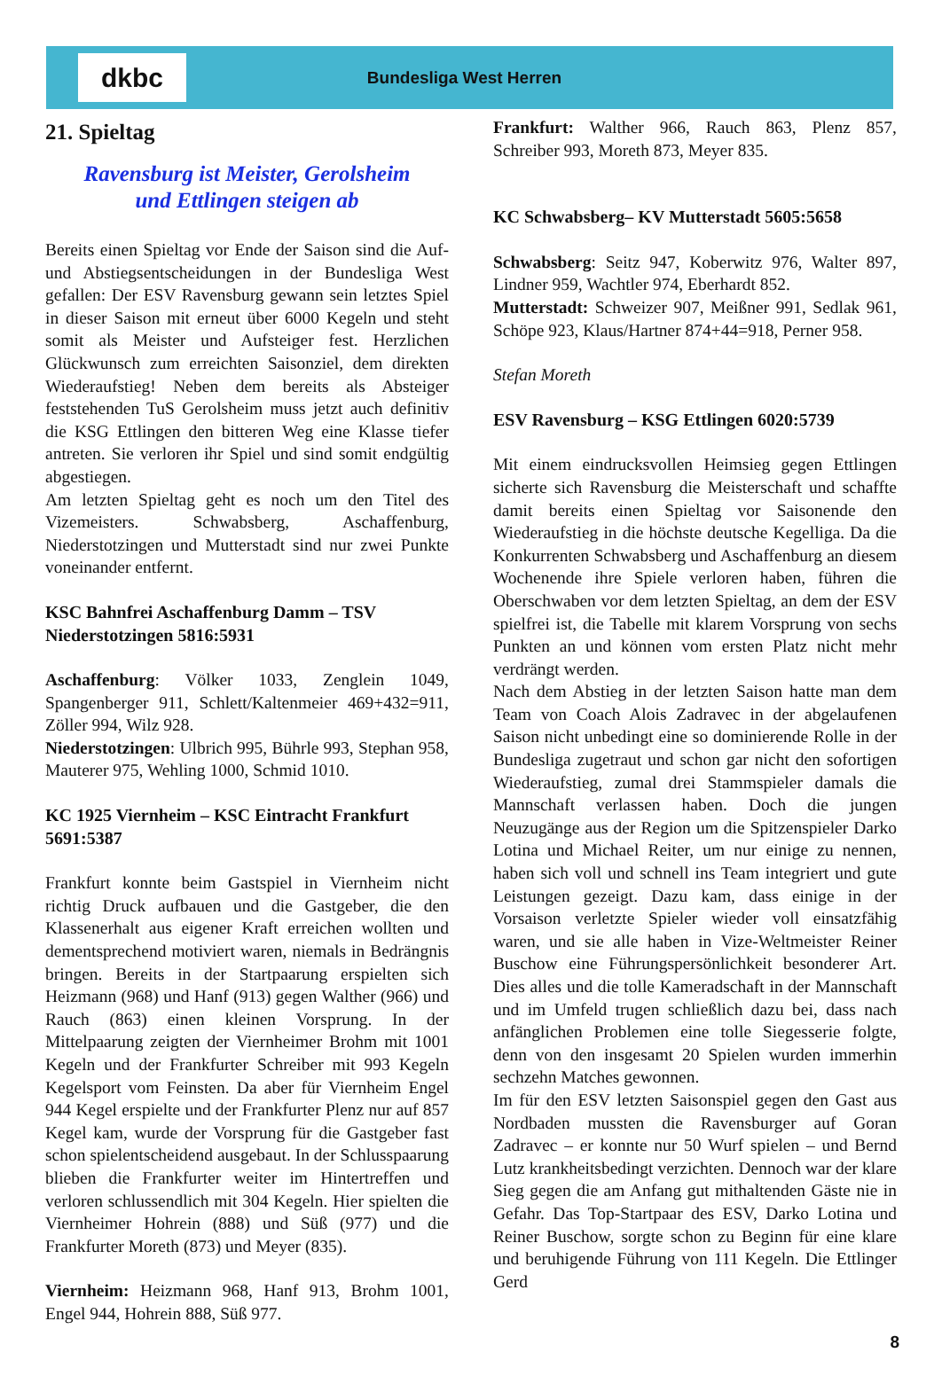dkbc
Bundesliga West Herren
21. Spieltag
Ravensburg ist Meister, Gerolsheim
und Ettlingen steigen ab
Bereits einen Spieltag vor Ende der Saison sind die Auf- und Abstiegsentscheidungen in der Bundesliga West gefallen: Der ESV Ravensburg gewann sein letztes Spiel in dieser Saison mit erneut über 6000 Kegeln und steht somit als Meister und Aufsteiger fest. Herzlichen Glückwunsch zum erreichten Saisonziel, dem direkten Wiederaufstieg! Neben dem bereits als Absteiger feststehenden TuS Gerolsheim muss jetzt auch definitiv die KSG Ettlingen den bitteren Weg eine Klasse tiefer antreten. Sie verloren ihr Spiel und sind somit endgültig abgestiegen.
Am letzten Spieltag geht es noch um den Titel des Vizemeisters. Schwabsberg, Aschaffenburg, Niederstotzingen und Mutterstadt sind nur zwei Punkte voneinander entfernt.
KSC Bahnfrei Aschaffenburg Damm – TSV Niederstotzingen 5816:5931
Aschaffenburg: Völker 1033, Zenglein 1049, Spangenberger 911, Schlett/Kaltenmeier 469+432=911, Zöller 994, Wilz 928.
Niederstotzingen: Ulbrich 995, Bührle 993, Stephan 958, Mauterer 975, Wehling 1000, Schmid 1010.
KC 1925 Viernheim – KSC Eintracht Frankfurt 5691:5387
Frankfurt konnte beim Gastspiel in Viernheim nicht richtig Druck aufbauen und die Gastgeber, die den Klassenerhalt aus eigener Kraft erreichen wollten und dementsprechend motiviert waren, niemals in Bedrängnis bringen. Bereits in der Startpaarung erspielten sich Heizmann (968) und Hanf (913) gegen Walther (966) und Rauch (863) einen kleinen Vorsprung. In der Mittelpaarung zeigten der Viernheimer Brohm mit 1001 Kegeln und der Frankfurter Schreiber mit 993 Kegeln Kegelsport vom Feinsten. Da aber für Viernheim Engel 944 Kegel erspielte und der Frankfurter Plenz nur auf 857 Kegel kam, wurde der Vorsprung für die Gastgeber fast schon spielentscheidend ausgebaut. In der Schlusspaarung blieben die Frankfurter weiter im Hintertreffen und verloren schlussendlich mit 304 Kegeln. Hier spielten die Viernheimer Hohrein (888) und Süß (977) und die Frankfurter Moreth (873) und Meyer (835).
Viernheim: Heizmann 968, Hanf 913, Brohm 1001, Engel 944, Hohrein 888, Süß 977.
Frankfurt: Walther 966, Rauch 863, Plenz 857, Schreiber 993, Moreth 873, Meyer 835.
KC Schwabsberg– KV Mutterstadt 5605:5658
Schwabsberg: Seitz 947, Koberwitz 976, Walter 897, Lindner 959, Wachtler 974, Eberhardt 852.
Mutterstadt: Schweizer 907, Meißner 991, Sedlak 961, Schöpe 923, Klaus/Hartner 874+44=918, Perner 958.
Stefan Moreth
ESV Ravensburg – KSG Ettlingen 6020:5739
Mit einem eindrucksvollen Heimsieg gegen Ettlingen sicherte sich Ravensburg die Meisterschaft und schaffte damit bereits einen Spieltag vor Saisonende den Wiederaufstieg in die höchste deutsche Kegelliga. Da die Konkurrenten Schwabsberg und Aschaffenburg an diesem Wochenende ihre Spiele verloren haben, führen die Oberschwaben vor dem letzten Spieltag, an dem der ESV spielfrei ist, die Tabelle mit klarem Vorsprung von sechs Punkten an und können vom ersten Platz nicht mehr verdrängt werden.
Nach dem Abstieg in der letzten Saison hatte man dem Team von Coach Alois Zadravec in der abgelaufenen Saison nicht unbedingt eine so dominierende Rolle in der Bundesliga zugetraut und schon gar nicht den sofortigen Wiederaufstieg, zumal drei Stammspieler damals die Mannschaft verlassen haben. Doch die jungen Neuzugänge aus der Region um die Spitzenspieler Darko Lotina und Michael Reiter, um nur einige zu nennen, haben sich voll und schnell ins Team integriert und gute Leistungen gezeigt. Dazu kam, dass einige in der Vorsaison verletzte Spieler wieder voll einsatzfähig waren, und sie alle haben in Vize-Weltmeister Reiner Buschow eine Führungspersönlichkeit besonderer Art. Dies alles und die tolle Kameradschaft in der Mannschaft und im Umfeld trugen schließlich dazu bei, dass nach anfänglichen Problemen eine tolle Siegesserie folgte, denn von den insgesamt 20 Spielen wurden immerhin sechzehn Matches gewonnen.
Im für den ESV letzten Saisonspiel gegen den Gast aus Nordbaden mussten die Ravensburger auf Goran Zadravec – er konnte nur 50 Wurf spielen – und Bernd Lutz krankheitsbedingt verzichten. Dennoch war der klare Sieg gegen die am Anfang gut mithaltenden Gäste nie in Gefahr. Das Top-Startpaar des ESV, Darko Lotina und Reiner Buschow, sorgte schon zu Beginn für eine klare und beruhigende Führung von 111 Kegeln. Die Ettlinger Gerd
8